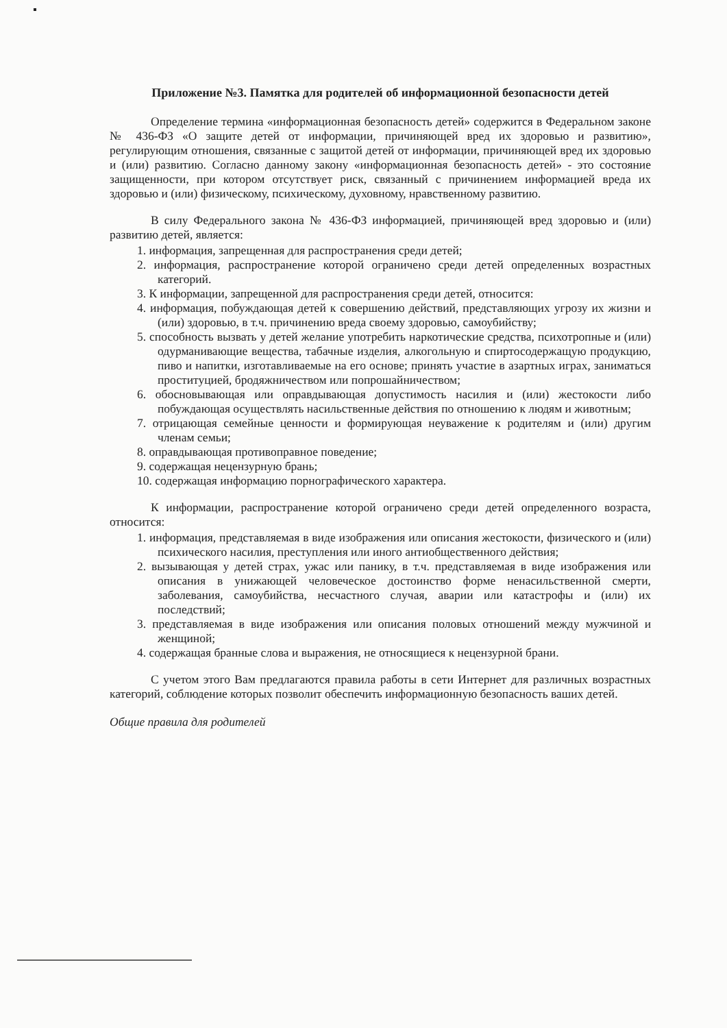Приложение №3. Памятка для родителей об информационной безопасности детей
Определение термина «информационная безопасность детей» содержится в Федеральном законе № 436-ФЗ «О защите детей от информации, причиняющей вред их здоровью и развитию», регулирующим отношения, связанные с защитой детей от информации, причиняющей вред их здоровью и (или) развитию. Согласно данному закону «информационная безопасность детей» - это состояние защищенности, при котором отсутствует риск, связанный с причинением информацией вреда их здоровью и (или) физическому, психическому, духовному, нравственному развитию.
В силу Федерального закона № 436-ФЗ информацией, причиняющей вред здоровью и (или) развитию детей, является:
1. информация, запрещенная для распространения среди детей;
2. информация, распространение которой ограничено среди детей определенных возрастных категорий.
3. К информации, запрещенной для распространения среди детей, относится:
4. информация, побуждающая детей к совершению действий, представляющих угрозу их жизни и (или) здоровью, в т.ч. причинению вреда своему здоровью, самоубийству;
5. способность вызвать у детей желание употребить наркотические средства, психотропные и (или) одурманивающие вещества, табачные изделия, алкогольную и спиртосодержащую продукцию, пиво и напитки, изготавливаемые на его основе; принять участие в азартных играх, заниматься проституцией, бродяжничеством или попрошайничеством;
6. обосновывающая или оправдывающая допустимость насилия и (или) жестокости либо побуждающая осуществлять насильственные действия по отношению к людям и животным;
7. отрицающая семейные ценности и формирующая неуважение к родителям и (или) другим членам семьи;
8. оправдывающая противоправное поведение;
9. содержащая нецензурную брань;
10. содержащая информацию порнографического характера.
К информации, распространение которой ограничено среди детей определенного возраста, относится:
1. информация, представляемая в виде изображения или описания жестокости, физического и (или) психического насилия, преступления или иного антиобщественного действия;
2. вызывающая у детей страх, ужас или панику, в т.ч. представляемая в виде изображения или описания в унижающей человеческое достоинство форме ненасильственной смерти, заболевания, самоубийства, несчастного случая, аварии или катастрофы и (или) их последствий;
3. представляемая в виде изображения или описания половых отношений между мужчиной и женщиной;
4. содержащая бранные слова и выражения, не относящиеся к нецензурной брани.
С учетом этого Вам предлагаются правила работы в сети Интернет для различных возрастных категорий, соблюдение которых позволит обеспечить информационную безопасность ваших детей.
Общие правила для родителей